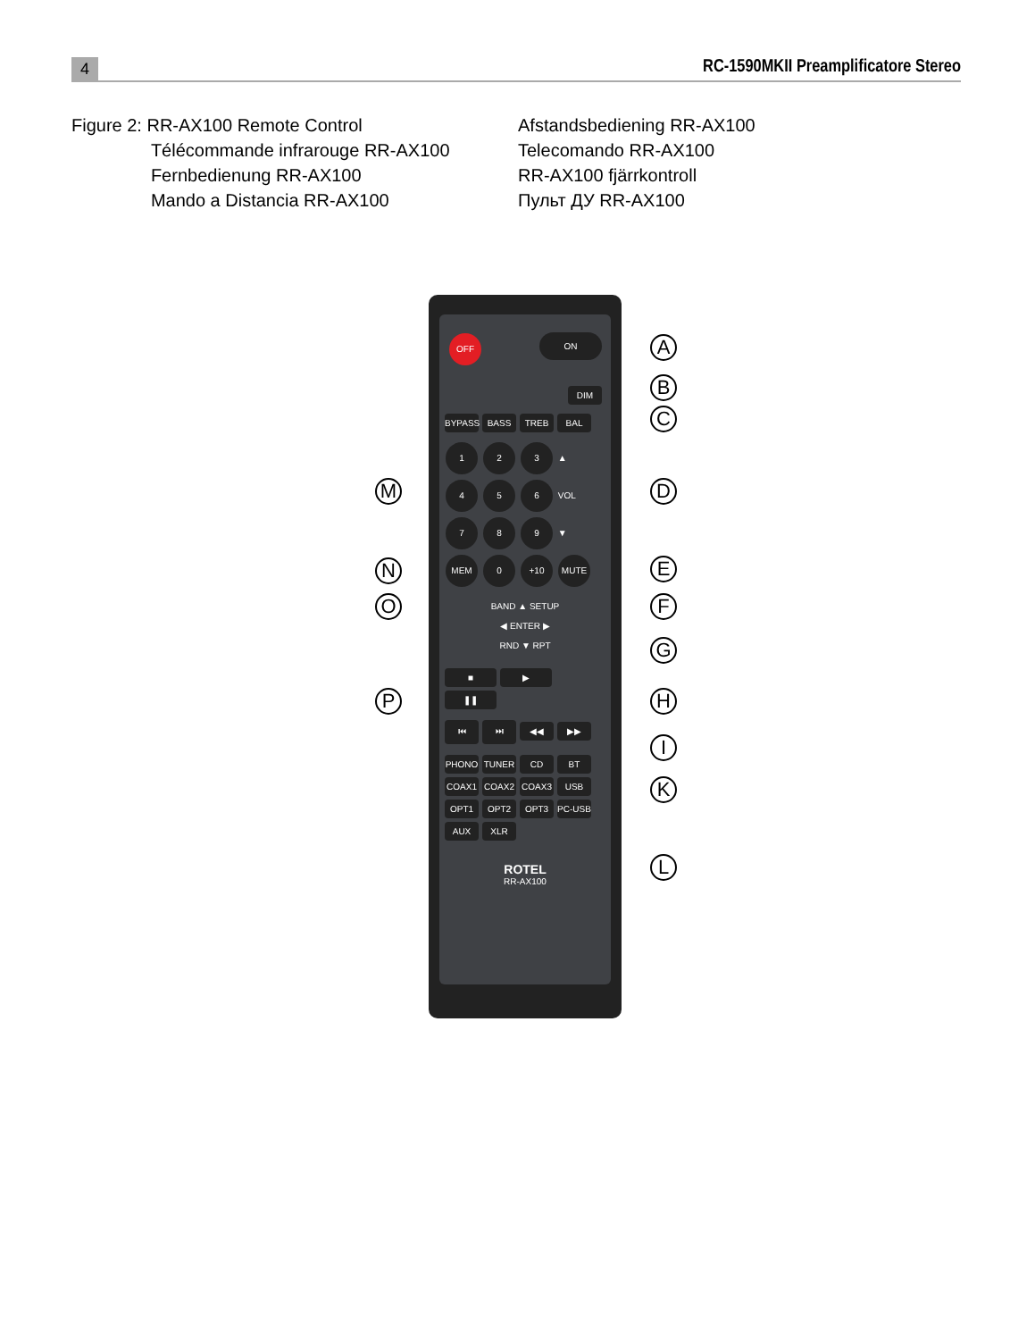4 RC-1590MKII Preamplificatore Stereo
Figure 2: RR-AX100 Remote Control
Télécommande infrarouge RR-AX100
Fernbedienung RR-AX100
Mando a Distancia RR-AX100
Afstandsbediening RR-AX100
Telecomando RR-AX100
RR-AX100 fjärrkontroll
Пульт ДУ RR-AX100
OFF ON
DIM
BYPASS BASS TREB BAL
1 2 3 ▲
4 5 6 VOL
7 8 9 ▼
MEM 0 +10 MUTE
BAND ▲ SETUP
◀ ENTER ▶
RND ▼ RPT
■ ▶ ❚❚
⏮ ⏭ ◀◀ ▶▶
PHONO TUNER CD BT COAX1 COAX2 COAX3 USB OPT1 OPT2 OPT3 PC-USB AUX XLR
ROTEL
RR-AX100
A
B
C
D
E
F
G
H
I
K
L
M
N
O
P